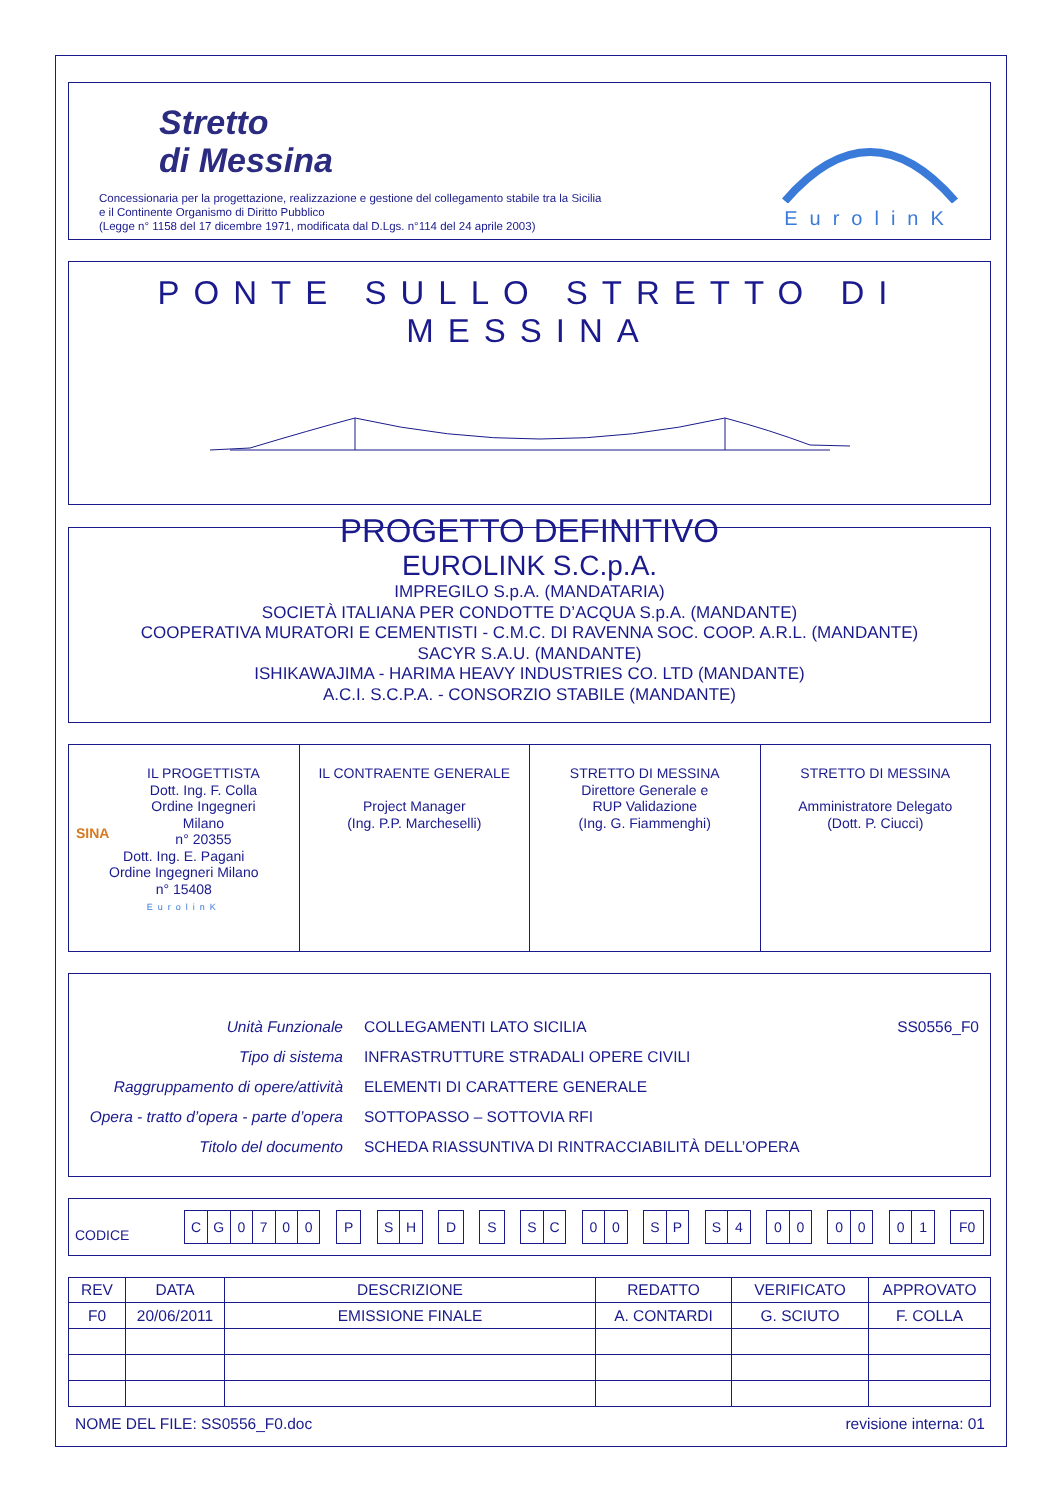Stretto
di Messina
Concessionaria per la progettazione, realizzazione e gestione del collegamento stabile tra la Sicilia
e il Continente Organismo di Diritto Pubblico
(Legge n° 1158 del 17 dicembre 1971, modificata dal D.Lgs. n°114 del 24 aprile 2003)
EurolinK
PONTE SULLO STRETTO DI MESSINA
PROGETTO DEFINITIVO
EUROLINK S.C.p.A.
IMPREGILO S.p.A. (MANDATARIA)
SOCIETÀ ITALIANA PER CONDOTTE D’ACQUA S.p.A. (MANDANTE)
COOPERATIVA MURATORI E CEMENTISTI - C.M.C. DI RAVENNA SOC. COOP. A.R.L. (MANDANTE)
SACYR S.A.U. (MANDANTE)
ISHIKAWAJIMA - HARIMA HEAVY INDUSTRIES CO. LTD (MANDANTE)
A.C.I. S.C.P.A. - CONSORZIO STABILE (MANDANTE)
| SINA IL PROGETTISTA Dott. Ing. F. Colla Ordine Ingegneri Milano n° 20355 Dott. Ing. E. Pagani Ordine Ingegneri Milano n° 15408 EurolinK | IL CONTRAENTE GENERALE Project Manager (Ing. P.P. Marcheselli) | STRETTO DI MESSINA Direttore Generale e RUP Validazione (Ing. G. Fiammenghi) | STRETTO DI MESSINA Amministratore Delegato (Dott. P. Ciucci) |
| Unità Funzionale | COLLEGAMENTI LATO SICILIA | SS0556_F0 |
| Tipo di sistema | INFRASTRUTTURE STRADALI OPERE CIVILI | |
| Raggruppamento di opere/attività | ELEMENTI DI CARATTERE GENERALE | |
| Opera - tratto d’opera - parte d’opera | SOTTOPASSO – SOTTOVIA RFI | |
| Titolo del documento | SCHEDA RIASSUNTIVA DI RINTRACCIABILITÀ DELL’OPERA | |
CODICE
| C | G | 0 | 7 | 0 | 0 | | P | | S | H | | D | | S | | S | C | | 0 | 0 | | S | P | | S | 4 | | 0 | 0 | | 0 | 0 | | 0 | 1 | | F0 |
| REV | DATA | DESCRIZIONE | REDATTO | VERIFICATO | APPROVATO |
| --- | --- | --- | --- | --- | --- |
| F0 | 20/06/2011 | EMISSIONE FINALE | A. CONTARDI | G. SCIUTO | F. COLLA |
NOME DEL FILE: SS0556_F0.doc revisione interna: 01